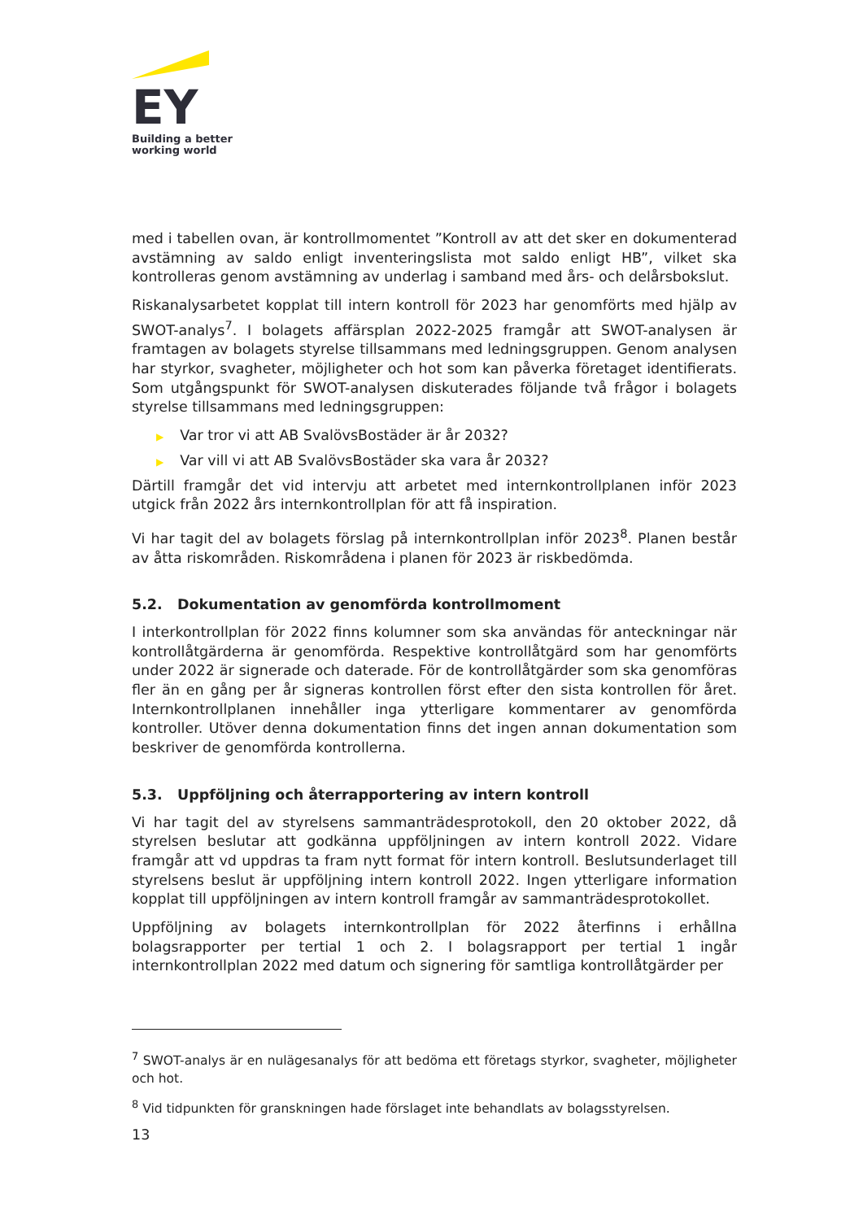EY
Building a better
working world
med i tabellen ovan, är kontrollmomentet ”Kontroll av att det sker en dokumenterad avstämning av saldo enligt inventeringslista mot saldo enligt HB”, vilket ska kontrolleras genom avstämning av underlag i samband med års- och delårsbokslut.
Riskanalysarbetet kopplat till intern kontroll för 2023 har genomförts med hjälp av SWOT-analys<sup>7</sup>. I bolagets affärsplan 2022-2025 framgår att SWOT-analysen är framtagen av bolagets styrelse tillsammans med ledningsgruppen. Genom analysen har styrkor, svagheter, möjligheter och hot som kan påverka företaget identifierats. Som utgångspunkt för SWOT-analysen diskuterades följande två frågor i bolagets styrelse tillsammans med ledningsgruppen:
▶ Var tror vi att AB SvalövsBostäder är år 2032?
▶ Var vill vi att AB SvalövsBostäder ska vara år 2032?
Därtill framgår det vid intervju att arbetet med internkontrollplanen inför 2023 utgick från 2022 års internkontrollplan för att få inspiration.
Vi har tagit del av bolagets förslag på internkontrollplan inför 2023<sup>8</sup>. Planen består av åtta riskområden. Riskområdena i planen för 2023 är riskbedömda.
5.2. Dokumentation av genomförda kontrollmoment
I interkontrollplan för 2022 finns kolumner som ska användas för anteckningar när kontrollåtgärderna är genomförda. Respektive kontrollåtgärd som har genomförts under 2022 är signerade och daterade. För de kontrollåtgärder som ska genomföras fler än en gång per år signeras kontrollen först efter den sista kontrollen för året. Internkontrollplanen innehåller inga ytterligare kommentarer av genomförda kontroller. Utöver denna dokumentation finns det ingen annan dokumentation som beskriver de genomförda kontrollerna.
5.3. Uppföljning och återrapportering av intern kontroll
Vi har tagit del av styrelsens sammanträdesprotokoll, den 20 oktober 2022, då styrelsen beslutar att godkänna uppföljningen av intern kontroll 2022. Vidare framgår att vd uppdras ta fram nytt format för intern kontroll. Beslutsunderlaget till styrelsens beslut är uppföljning intern kontroll 2022. Ingen ytterligare information kopplat till uppföljningen av intern kontroll framgår av sammanträdesprotokollet.
Uppföljning av bolagets internkontrollplan för 2022 återfinns i erhållna bolagsrapporter per tertial 1 och 2. I bolagsrapport per tertial 1 ingår internkontrollplan 2022 med datum och signering för samtliga kontrollåtgärder per
<sup>7</sup> SWOT-analys är en nulägesanalys för att bedöma ett företags styrkor, svagheter, möjligheter och hot.
<sup>8</sup> Vid tidpunkten för granskningen hade förslaget inte behandlats av bolagsstyrelsen.
13